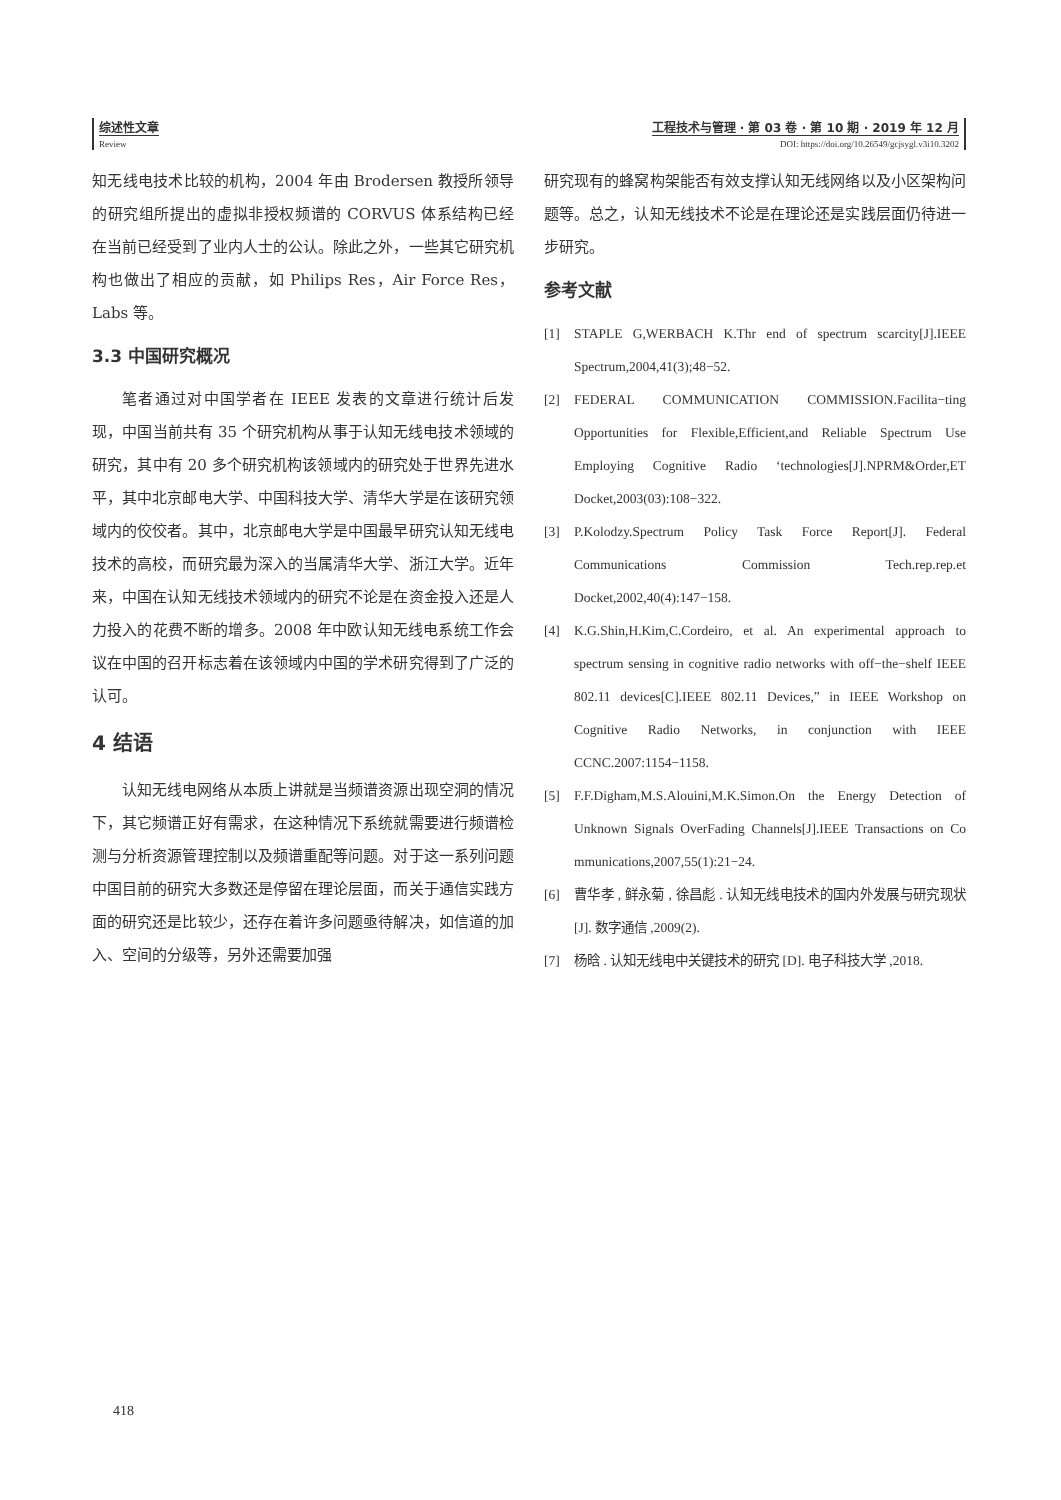综述性文章
Review
工程技术与管理 · 第 03 卷 · 第 10 期 · 2019 年 12 月
DOI: https://doi.org/10.26549/gcjsygl.v3i10.3202
知无线电技术比较的机构，2004 年由 Brodersen 教授所领导的研究组所提出的虚拟非授权频谱的 CORVUS 体系结构已经在当前已经受到了业内人士的公认。除此之外，一些其它研究机构也做出了相应的贡献，如 Philips Res，Air Force Res，Labs 等。
3.3 中国研究概况
笔者通过对中国学者在 IEEE 发表的文章进行统计后发现，中国当前共有 35 个研究机构从事于认知无线电技术领域的研究，其中有 20 多个研究机构该领域内的研究处于世界先进水平，其中北京邮电大学、中国科技大学、清华大学是在该研究领域内的佼佼者。其中，北京邮电大学是中国最早研究认知无线电技术的高校，而研究最为深入的当属清华大学、浙江大学。近年来，中国在认知无线技术领域内的研究不论是在资金投入还是人力投入的花费不断的增多。2008 年中欧认知无线电系统工作会议在中国的召开标志着在该领域内中国的学术研究得到了广泛的认可。
4 结语
认知无线电网络从本质上讲就是当频谱资源出现空洞的情况下，其它频谱正好有需求，在这种情况下系统就需要进行频谱检测与分析资源管理控制以及频谱重配等问题。对于这一系列问题中国目前的研究大多数还是停留在理论层面，而关于通信实践方面的研究还是比较少，还存在着许多问题亟待解决，如信道的加入、空间的分级等，另外还需要加强
研究现有的蜂窝构架能否有效支撑认知无线网络以及小区架构问题等。总之，认知无线技术不论是在理论还是实践层面仍待进一步研究。
参考文献
[1] STAPLE G,WERBACH K.Thr end of spectrum scarcity[J].IEEE Spectrum,2004,41(3);48−52.
[2] FEDERAL COMMUNICATION COMMISSION.Facilita−ting Opportunities for Flexible,Efficient,and Reliable Spectrum Use Employing Cognitive Radio ‘technologies[J].NPRM&Order,ET Docket,2003(03):108−322.
[3] P.Kolodzy.Spectrum Policy Task Force Report[J]. Federal Communications Commission Tech.rep.rep.et Docket,2002,40(4):147−158.
[4] K.G.Shin,H.Kim,C.Cordeiro, et al. An experimental approach to spectrum sensing in cognitive radio networks with off−the−shelf IEEE 802.11 devices[C].IEEE 802.11 Devices,” in IEEE Workshop on Cognitive Radio Networks, in conjunction with IEEE CCNC.2007:1154−1158.
[5] F.F.Digham,M.S.Alouini,M.K.Simon.On the Energy Detection of Unknown Signals OverFading Channels[J].IEEE Transactions on Co mmunications,2007,55(1):21−24.
[6] 曹华孝 , 鲜永菊 , 徐昌彪 . 认知无线电技术的国内外发展与研究现状 [J]. 数字通信 ,2009(2).
[7] 杨晗 . 认知无线电中关键技术的研究 [D]. 电子科技大学 ,2018.
418